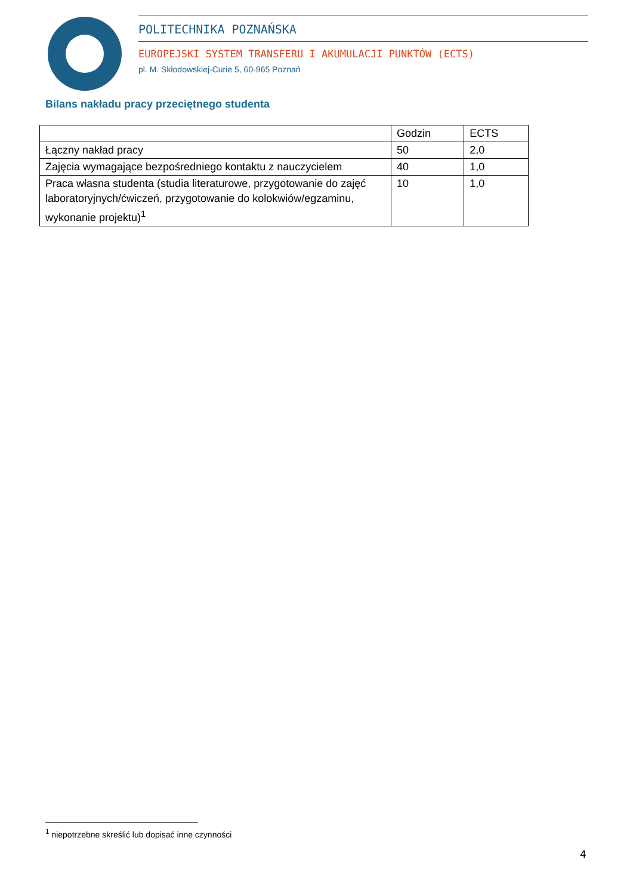POLITECHNIKA POZNAŃSKA
EUROPEJSKI SYSTEM TRANSFERU I AKUMULACJI PUNKTÓW (ECTS)
pl. M. Skłodowskiej-Curie 5, 60-965 Poznań
Bilans nakładu pracy przeciętnego studenta
| | Godzin | ECTS |
| --- | --- | --- |
| Łączny nakład pracy | 50 | 2,0 |
| Zajęcia wymagające bezpośredniego kontaktu z nauczycielem | 40 | 1,0 |
| Praca własna studenta (studia literaturowe, przygotowanie do zajęć laboratoryjnych/ćwiczeń, przygotowanie do kolokwiów/egzaminu, wykonanie projektu)<sup>1</sup> | 10 | 1,0 |
<sup>1</sup> niepotrzebne skreślić lub dopisać inne czynności
4